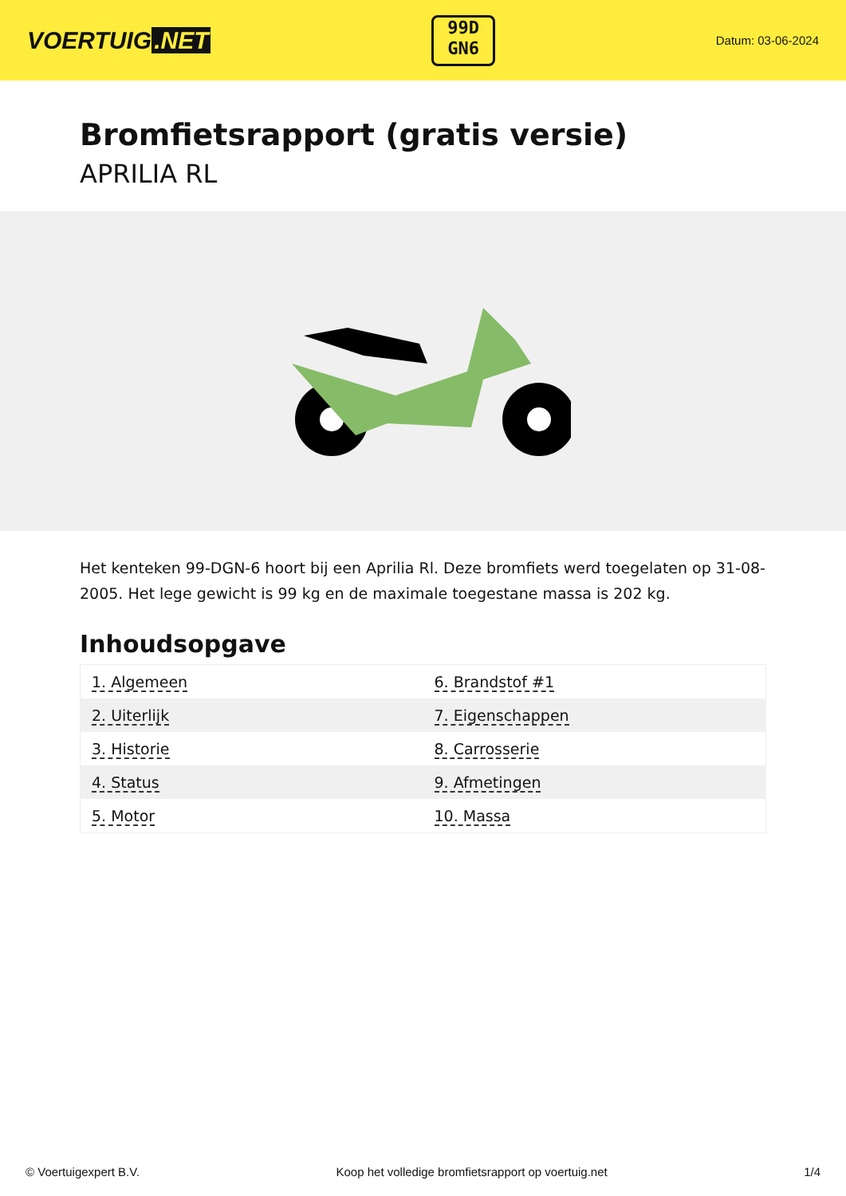VOERTUIG.NET
99D
GN6
Datum: 03-06-2024
Bromfietsrapport (gratis versie)
APRILIA RL
Het kenteken 99-DGN-6 hoort bij een Aprilia Rl. Deze bromfiets werd toegelaten op 31-08-2005. Het lege gewicht is 99 kg en de maximale toegestane massa is 202 kg.
Inhoudsopgave
| 1. Algemeen | 6. Brandstof #1 |
| 2. Uiterlijk | 7. Eigenschappen |
| 3. Historie | 8. Carrosserie |
| 4. Status | 9. Afmetingen |
| 5. Motor | 10. Massa |
© Voertuigexpert B.V. Koop het volledige bromfietsrapport op voertuig.net 1/4